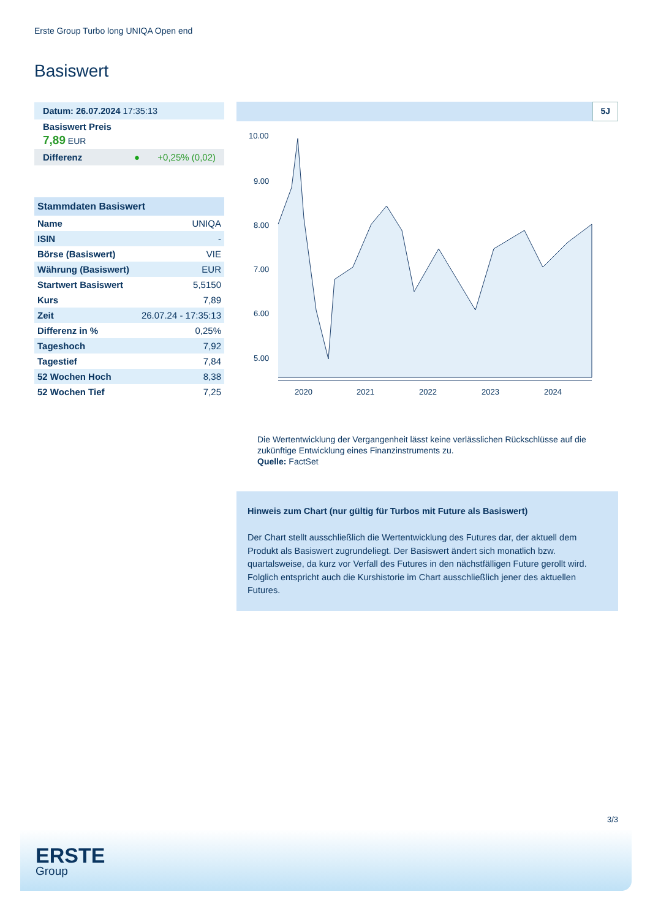Erste Group Turbo long UNIQA Open end
Basiswert
Datum: 26.07.2024 17:35:13
Basiswert Preis
7,89 EUR
Differenz ● +0,25% (0,02)
| Stammdaten Basiswert | |
| --- | --- |
| Name | UNIQA |
| ISIN | - |
| Börse (Basiswert) | VIE |
| Währung (Basiswert) | EUR |
| Startwert Basiswert | 5,5150 |
| Kurs | 7,89 |
| Zeit | 26.07.24 - 17:35:13 |
| Differenz in % | 0,25% |
| Tageshoch | 7,92 |
| Tagestief | 7,84 |
| 52 Wochen Hoch | 8,38 |
| 52 Wochen Tief | 7,25 |
5J
10.00
9.00
8.00
7.00
6.00
5.00
2020
2021
2022
2023
2024
Die Wertentwicklung der Vergangenheit lässt keine verlässlichen Rückschlüsse auf die zukünftige Entwicklung eines Finanzinstruments zu.
Quelle: FactSet
Hinweis zum Chart (nur gültig für Turbos mit Future als Basiswert)
Der Chart stellt ausschließlich die Wertentwicklung des Futures dar, der aktuell dem Produkt als Basiswert zugrundeliegt. Der Basiswert ändert sich monatlich bzw. quartalsweise, da kurz vor Verfall des Futures in den nächstfälligen Future gerollt wird. Folglich entspricht auch die Kurshistorie im Chart ausschließlich jener des aktuellen Futures.
3/3
ERSTE
Group